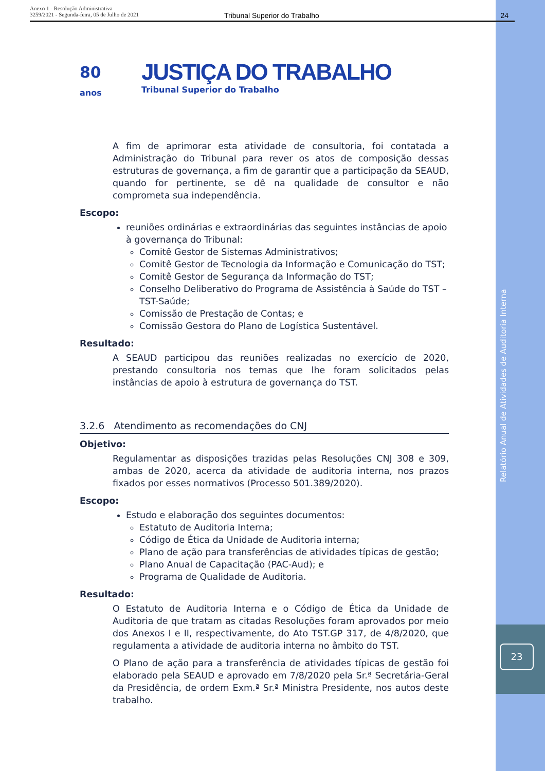Anexo 1 - Resolução Administrativa
3259/2021 - Segunda-feira, 05 de Julho de 2021
Tribunal Superior do Trabalho 24
80
anos
JUSTIÇA DO TRABALHO
Tribunal Superior do Trabalho
A fim de aprimorar esta atividade de consultoria, foi contatada a Administração do Tribunal para rever os atos de composição dessas estruturas de governança, a fim de garantir que a participação da SEAUD, quando for pertinente, se dê na qualidade de consultor e não comprometa sua independência.
Escopo:
reuniões ordinárias e extraordinárias das seguintes instâncias de apoio à governança do Tribunal:
Comitê Gestor de Sistemas Administrativos;
Comitê Gestor de Tecnologia da Informação e Comunicação do TST;
Comitê Gestor de Segurança da Informação do TST;
Conselho Deliberativo do Programa de Assistência à Saúde do TST – TST-Saúde;
Comissão de Prestação de Contas; e
Comissão Gestora do Plano de Logística Sustentável.
Resultado:
A SEAUD participou das reuniões realizadas no exercício de 2020, prestando consultoria nos temas que lhe foram solicitados pelas instâncias de apoio à estrutura de governança do TST.
3.2.6 Atendimento as recomendações do CNJ
Objetivo:
Regulamentar as disposições trazidas pelas Resoluções CNJ 308 e 309, ambas de 2020, acerca da atividade de auditoria interna, nos prazos fixados por esses normativos (Processo 501.389/2020).
Escopo:
Estudo e elaboração dos seguintes documentos:
Estatuto de Auditoria Interna;
Código de Ética da Unidade de Auditoria interna;
Plano de ação para transferências de atividades típicas de gestão;
Plano Anual de Capacitação (PAC-Aud); e
Programa de Qualidade de Auditoria.
Resultado:
O Estatuto de Auditoria Interna e o Código de Ética da Unidade de Auditoria de que tratam as citadas Resoluções foram aprovados por meio dos Anexos I e II, respectivamente, do Ato TST.GP 317, de 4/8/2020, que regulamenta a atividade de auditoria interna no âmbito do TST.
O Plano de ação para a transferência de atividades típicas de gestão foi elaborado pela SEAUD e aprovado em 7/8/2020 pela Sr.ª Secretária-Geral da Presidência, de ordem Exm.ª Sr.ª Ministra Presidente, nos autos deste trabalho.
Relatório Anual de Atividades de Auditoria Interna
23